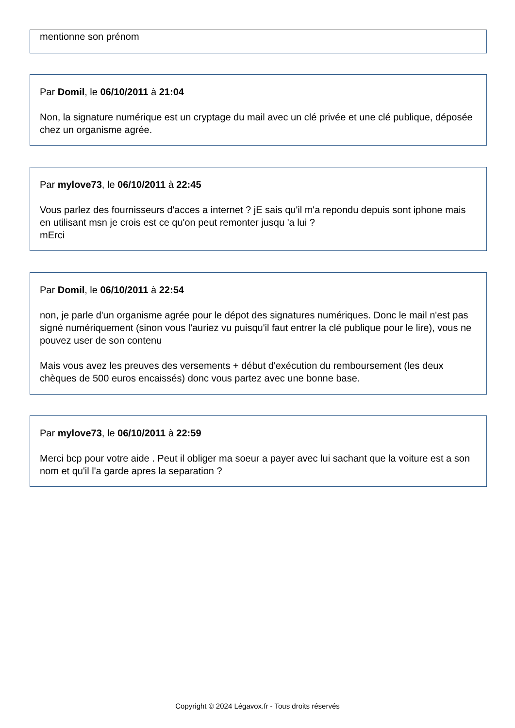mentionne son prénom
Par Domil, le 06/10/2011 à 21:04
Non, la signature numérique est un cryptage du mail avec un clé privée et une clé publique, déposée chez un organisme agrée.
Par mylove73, le 06/10/2011 à 22:45
Vous parlez des fournisseurs d'acces a internet ? jE sais qu'il m'a repondu depuis sont iphone mais en utilisant msn je crois est ce qu'on peut remonter jusqu 'a lui ?
mErci
Par Domil, le 06/10/2011 à 22:54
non, je parle d'un organisme agrée pour le dépot des signatures numériques. Donc le mail n'est pas signé numériquement (sinon vous l'auriez vu puisqu'il faut entrer la clé publique pour le lire), vous ne pouvez user de son contenu
Mais vous avez les preuves des versements + début d'exécution du remboursement (les deux chèques de 500 euros encaissés) donc vous partez avec une bonne base.
Par mylove73, le 06/10/2011 à 22:59
Merci bcp pour votre aide . Peut il obliger ma soeur a payer avec lui sachant que la voiture est a son nom et qu'il l'a garde apres la separation ?
Copyright © 2024 Légavox.fr - Tous droits réservés